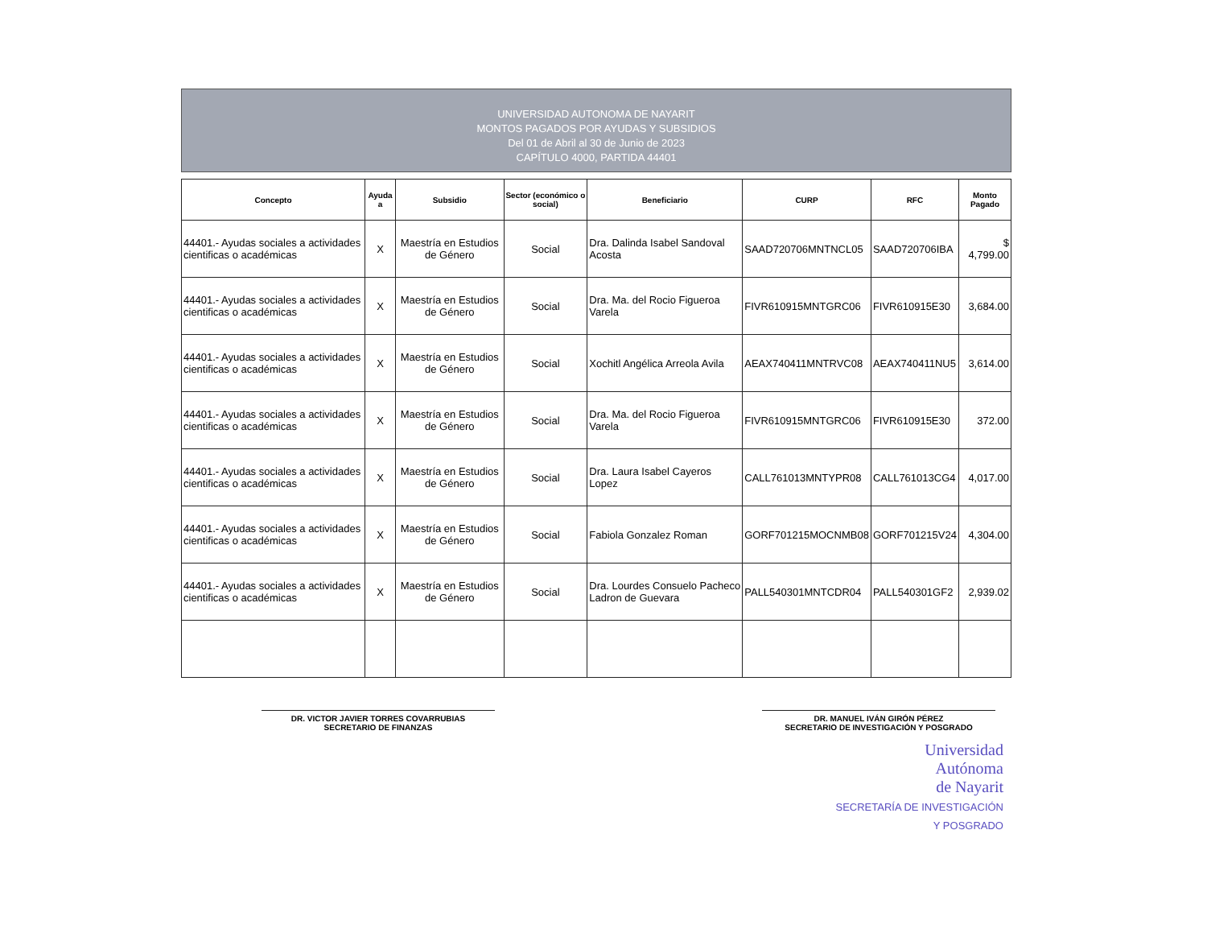UNIVERSIDAD AUTONOMA DE NAYARIT
MONTOS PAGADOS POR AYUDAS Y SUBSIDIOS
Del 01 de Abril al 30 de Junio de 2023
CAPÍTULO 4000, PARTIDA 44401
| Concepto | Ayuda a | Subsidio | Sector (económico o social) | Beneficiario | CURP | RFC | Monto Pagado |
| --- | --- | --- | --- | --- | --- | --- | --- |
| 44401.- Ayudas sociales a actividades cientificas o académicas | X | Maestría en Estudios de Género | Social | Dra. Dalinda Isabel Sandoval Acosta | SAAD720706MNTNCL05 | SAAD720706IBA | $ 4,799.00 |
| 44401.- Ayudas sociales a actividades cientificas o académicas | X | Maestría en Estudios de Género | Social | Dra. Ma. del Rocio Figueroa Varela | FIVR610915MNTGRC06 | FIVR610915E30 | 3,684.00 |
| 44401.- Ayudas sociales a actividades cientificas o académicas | X | Maestría en Estudios de Género | Social | Xochitl Angélica Arreola Avila | AEAX740411MNTRVC08 | AEAX740411NU5 | 3,614.00 |
| 44401.- Ayudas sociales a actividades cientificas o académicas | X | Maestría en Estudios de Género | Social | Dra. Ma. del Rocio Figueroa Varela | FIVR610915MNTGRC06 | FIVR610915E30 | 372.00 |
| 44401.- Ayudas sociales a actividades cientificas o académicas | X | Maestría en Estudios de Género | Social | Dra. Laura Isabel Cayeros Lopez | CALL761013MNTYPR08 | CALL761013CG4 | 4,017.00 |
| 44401.- Ayudas sociales a actividades cientificas o académicas | X | Maestría en Estudios de Género | Social | Fabiola Gonzalez Roman | GORF701215MOCNMB08 | GORF701215V24 | 4,304.00 |
| 44401.- Ayudas sociales a actividades cientificas o académicas | X | Maestría en Estudios de Género | Social | Dra. Lourdes Consuelo Pacheco Ladron de Guevara | PALL540301MNTCDR04 | PALL540301GF2 | 2,939.02 |
DR. VICTOR JAVIER TORRES COVARRUBIAS
SECRETARIO DE FINANZAS
DR. MANUEL IVÁN GIRÓN PÉREZ
SECRETARIO DE INVESTIGACIÓN Y POSGRADO
Universidad
Autónoma
de Nayarit
SECRETARÍA DE INVESTIGACIÓN
Y POSGRADO